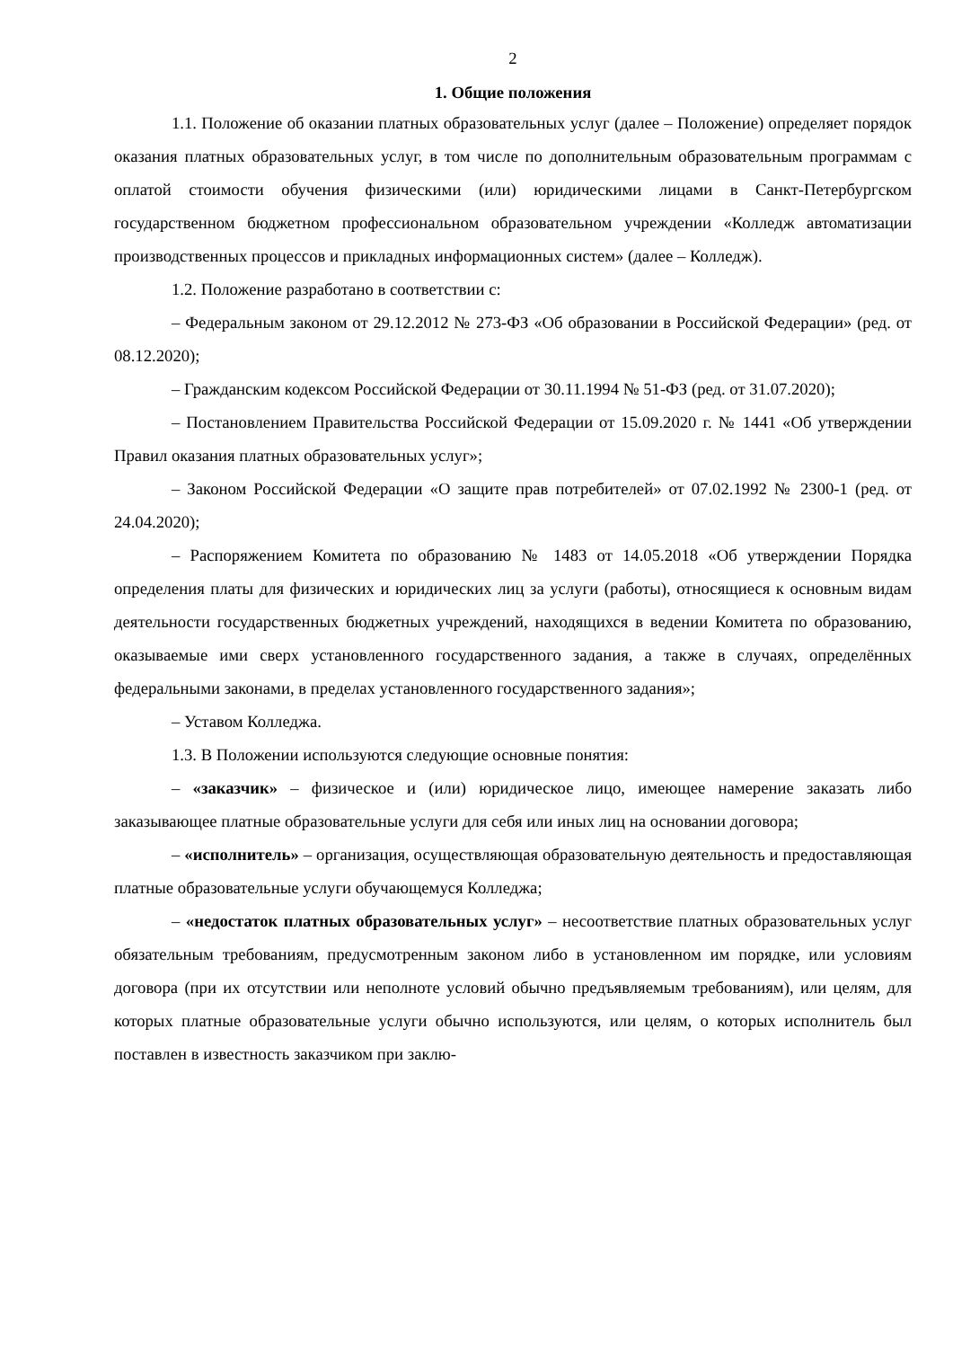2
1. Общие положения
1.1. Положение об оказании платных образовательных услуг (далее – Положение) определяет порядок оказания платных образовательных услуг, в том числе по дополнительным образовательным программам с оплатой стоимости обучения физическими (или) юридическими лицами в Санкт-Петербургском государственном бюджетном профессиональном образовательном учреждении «Колледж автоматизации производственных процессов и прикладных информационных систем» (далее – Колледж).
1.2. Положение разработано в соответствии с:
– Федеральным законом от 29.12.2012 № 273-ФЗ «Об образовании в Российской Федерации» (ред. от 08.12.2020);
– Гражданским кодексом Российской Федерации от 30.11.1994 № 51-ФЗ (ред. от 31.07.2020);
– Постановлением Правительства Российской Федерации от 15.09.2020 г. № 1441 «Об утверждении Правил оказания платных образовательных услуг»;
– Законом Российской Федерации «О защите прав потребителей» от 07.02.1992 № 2300-1 (ред. от 24.04.2020);
– Распоряжением Комитета по образованию № 1483 от 14.05.2018 «Об утверждении Порядка определения платы для физических и юридических лиц за услуги (работы), относящиеся к основным видам деятельности государственных бюджетных учреждений, находящихся в ведении Комитета по образованию, оказываемые ими сверх установленного государственного задания, а также в случаях, определённых федеральными законами, в пределах установленного государственного задания»;
– Уставом Колледжа.
1.3. В Положении используются следующие основные понятия:
– «заказчик» – физическое и (или) юридическое лицо, имеющее намерение заказать либо заказывающее платные образовательные услуги для себя или иных лиц на основании договора;
– «исполнитель» – организация, осуществляющая образовательную деятельность и предоставляющая платные образовательные услуги обучающемуся Колледжа;
– «недостаток платных образовательных услуг» – несоответствие платных образовательных услуг обязательным требованиям, предусмотренным законом либо в установленном им порядке, или условиям договора (при их отсутствии или неполноте условий обычно предъявляемым требованиям), или целям, для которых платные образовательные услуги обычно используются, или целям, о которых исполнитель был поставлен в известность заказчиком при заклю-